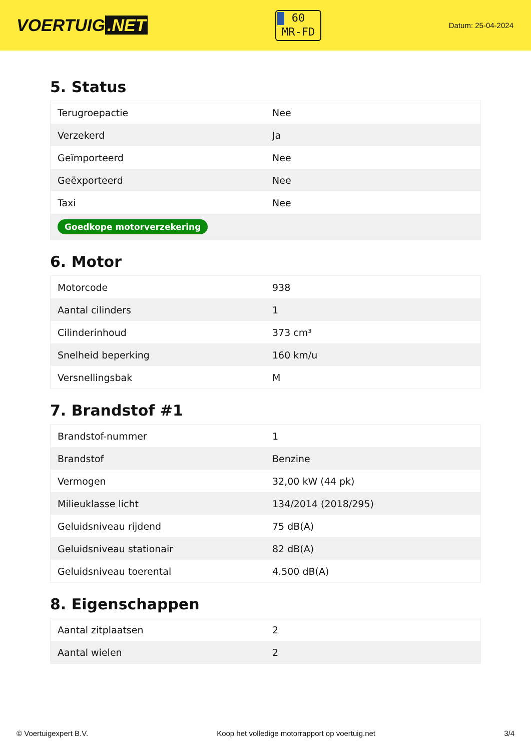VOERTUIG.NET
60
MR-FD
Datum: 25-04-2024
5. Status
| Terugroepactie | Nee |
| Verzekerd | Ja |
| Geïmporteerd | Nee |
| Geëxporteerd | Nee |
| Taxi | Nee |
| Goedkope motorverzekering | |
6. Motor
| Motorcode | 938 |
| Aantal cilinders | 1 |
| Cilinderinhoud | 373 cm³ |
| Snelheid beperking | 160 km/u |
| Versnellingsbak | M |
7. Brandstof #1
| Brandstof-nummer | 1 |
| Brandstof | Benzine |
| Vermogen | 32,00 kW (44 pk) |
| Milieuklasse licht | 134/2014 (2018/295) |
| Geluidsniveau rijdend | 75 dB(A) |
| Geluidsniveau stationair | 82 dB(A) |
| Geluidsniveau toerental | 4.500 dB(A) |
8. Eigenschappen
| Aantal zitplaatsen | 2 |
| Aantal wielen | 2 |
© Voertuigexpert B.V. Koop het volledige motorrapport op voertuig.net 3/4